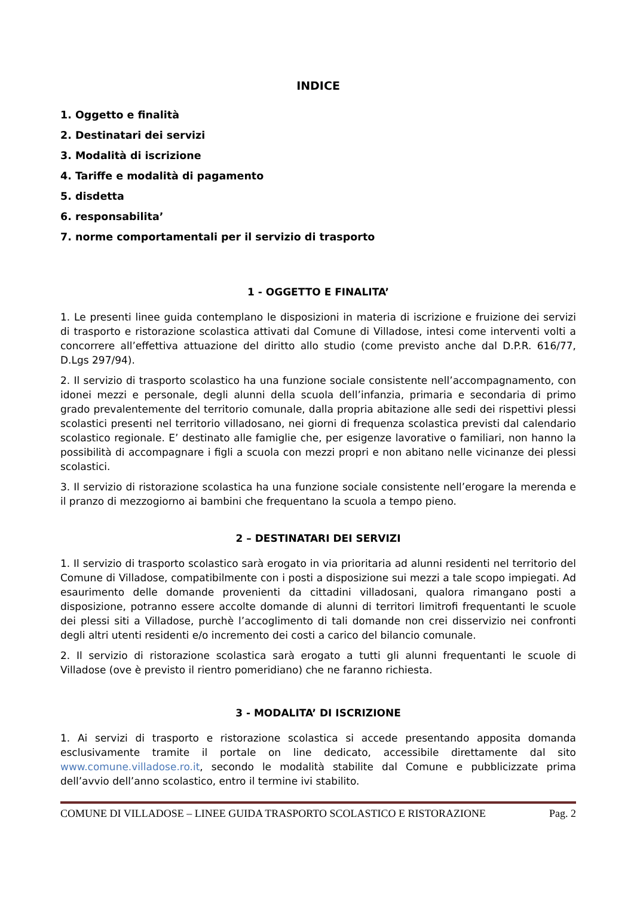INDICE
1. Oggetto e finalità
2. Destinatari dei servizi
3. Modalità di iscrizione
4. Tariffe e modalità di pagamento
5. disdetta
6. responsabilita’
7. norme comportamentali per il servizio di trasporto
1 - OGGETTO E FINALITA’
1. Le presenti linee guida contemplano le disposizioni in materia di iscrizione e fruizione dei servizi di trasporto e ristorazione scolastica attivati dal Comune di Villadose, intesi come interventi volti a concorrere all’effettiva attuazione del diritto allo studio (come previsto anche dal D.P.R. 616/77, D.Lgs 297/94).
2. Il servizio di trasporto scolastico ha una funzione sociale consistente nell’accompagnamento, con idonei mezzi e personale, degli alunni della scuola dell’infanzia, primaria e secondaria di primo grado prevalentemente del territorio comunale, dalla propria abitazione alle sedi dei rispettivi plessi scolastici presenti nel territorio villadosano, nei giorni di frequenza scolastica previsti dal calendario scolastico regionale. E’ destinato alle famiglie che, per esigenze lavorative o familiari, non hanno la possibilità di accompagnare i figli a scuola con mezzi propri e non abitano nelle vicinanze dei plessi scolastici.
3. Il servizio di ristorazione scolastica ha una funzione sociale consistente nell’erogare la merenda e il pranzo di mezzogiorno ai bambini che frequentano la scuola a tempo pieno.
2 – DESTINATARI DEI SERVIZI
1. Il servizio di trasporto scolastico sarà erogato in via prioritaria ad alunni residenti nel territorio del Comune di Villadose, compatibilmente con i posti a disposizione sui mezzi a tale scopo impiegati. Ad esaurimento delle domande provenienti da cittadini villadosani, qualora rimangano posti a disposizione, potranno essere accolte domande di alunni di territori limitrofi frequentanti le scuole dei plessi siti a Villadose, purchè l’accoglimento di tali domande non crei disservizio nei confronti degli altri utenti residenti e/o incremento dei costi a carico del bilancio comunale.
2. Il servizio di ristorazione scolastica sarà erogato a tutti gli alunni frequentanti le scuole di Villadose (ove è previsto il rientro pomeridiano) che ne faranno richiesta.
3 - MODALITA’ DI ISCRIZIONE
1. Ai servizi di trasporto e ristorazione scolastica si accede presentando apposita domanda esclusivamente tramite il portale on line dedicato, accessibile direttamente dal sito www.comune.villadose.ro.it, secondo le modalità stabilite dal Comune e pubblicizzate prima dell’avvio dell’anno scolastico, entro il termine ivi stabilito.
COMUNE DI VILLADOSE – LINEE GUIDA TRASPORTO SCOLASTICO E RISTORAZIONE Pag. 2